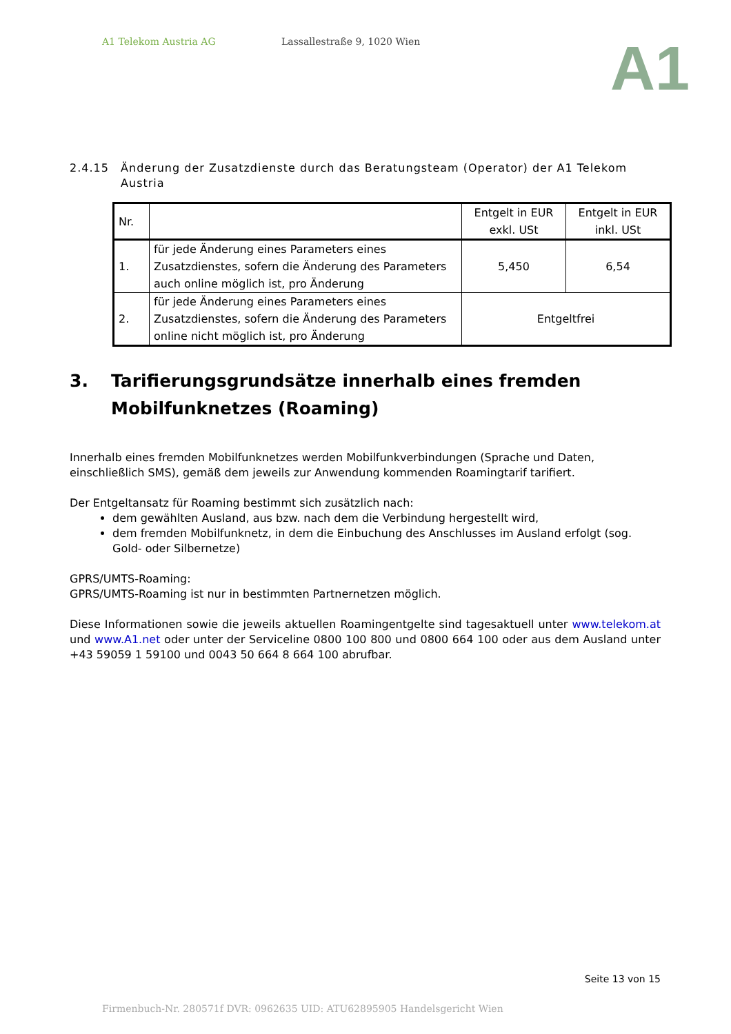A1 Telekom Austria AG Lassallestraße 9, 1020 Wien
A1
2.4.15 Änderung der Zusatzdienste durch das Beratungsteam (Operator) der A1 Telekom Austria
| Nr. | | Entgelt in EUR exkl. USt | Entgelt in EUR inkl. USt |
| --- | --- | --- | --- |
| 1. | für jede Änderung eines Parameters eines Zusatzdienstes, sofern die Änderung des Parameters auch online möglich ist, pro Änderung | 5,450 | 6,54 |
| 2. | für jede Änderung eines Parameters eines Zusatzdienstes, sofern die Änderung des Parameters online nicht möglich ist, pro Änderung | Entgeltfrei | |
3. Tarifierungsgrundsätze innerhalb eines fremden Mobilfunknetzes (Roaming)
Innerhalb eines fremden Mobilfunknetzes werden Mobilfunkverbindungen (Sprache und Daten, einschließlich SMS), gemäß dem jeweils zur Anwendung kommenden Roamingtarif tarifiert.
Der Entgeltansatz für Roaming bestimmt sich zusätzlich nach:
dem gewählten Ausland, aus bzw. nach dem die Verbindung hergestellt wird,
dem fremden Mobilfunknetz, in dem die Einbuchung des Anschlusses im Ausland erfolgt (sog. Gold- oder Silbernetze)
GPRS/UMTS-Roaming:
GPRS/UMTS-Roaming ist nur in bestimmten Partnernetzen möglich.
Diese Informationen sowie die jeweils aktuellen Roamingentgelte sind tagesaktuell unter www.telekom.at und www.A1.net oder unter der Serviceline 0800 100 800 und 0800 664 100 oder aus dem Ausland unter +43 59059 1 59100 und 0043 50 664 8 664 100 abrufbar.
Seite 13 von 15
Firmenbuch-Nr. 280571f DVR: 0962635 UID: ATU62895905 Handelsgericht Wien